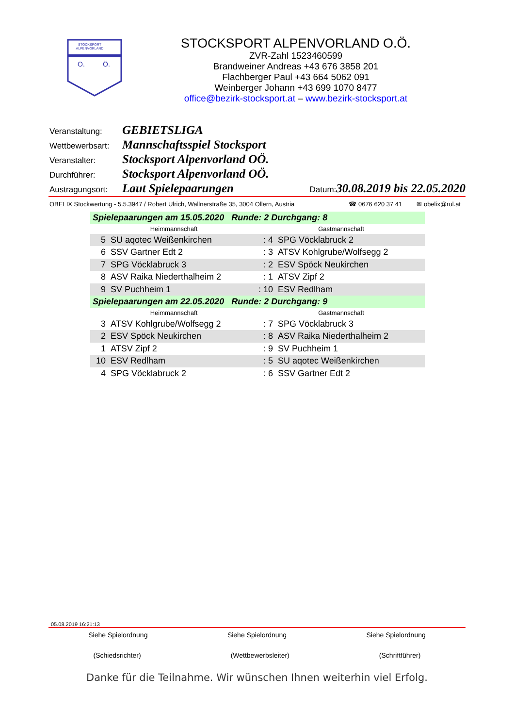STOCKSPORT
ALPENVORLAND
O.
Ö.
STOCKSPORT ALPENVORLAND O.Ö.
ZVR-Zahl 1523460599
Brandweiner Andreas +43 676 3858 201
Flachberger Paul +43 664 5062 091
Weinberger Johann +43 699 1070 8477
office@bezirk-stocksport.at – www.bezirk-stocksport.at
Veranstaltung: GEBIETSLIGA
Wettbewerbsart: Mannschaftsspiel Stocksport
Veranstalter: Stocksport Alpenvorland OÖ.
Durchführer: Stocksport Alpenvorland OÖ.
Austragungsort: Laut Spielepaarungen Datum: 30.08.2019 bis 22.05.2020
OBELIX Stockwertung - 5.5.3947 / Robert Ulrich, Wallnerstraße 35, 3004 Ollern, Austria ☎ 0676 620 37 41 ✉ obelix@rul.at
| Spielepaarungen am 15.05.2020 Runde: 2 Durchgang: 8 | | | |
| Heimmannschaft | | Gastmannschaft | |
| 5 | SU aqotec Weißenkirchen | : 4 | SPG Vöcklabruck 2 |
| 6 | SSV Gartner Edt 2 | : 3 | ATSV Kohlgrube/Wolfsegg 2 |
| 7 | SPG Vöcklabruck 3 | : 2 | ESV Spöck Neukirchen |
| 8 | ASV Raika Niederthalheim 2 | : 1 | ATSV Zipf 2 |
| 9 | SV Puchheim 1 | : 10 | ESV Redlham |
| Spielepaarungen am 22.05.2020 Runde: 2 Durchgang: 9 | | | |
| Heimmannschaft | | Gastmannschaft | |
| 3 | ATSV Kohlgrube/Wolfsegg 2 | : 7 | SPG Vöcklabruck 3 |
| 2 | ESV Spöck Neukirchen | : 8 | ASV Raika Niederthalheim 2 |
| 1 | ATSV Zipf 2 | : 9 | SV Puchheim 1 |
| 10 | ESV Redlham | : 5 | SU aqotec Weißenkirchen |
| 4 | SPG Vöcklabruck 2 | : 6 | SSV Gartner Edt 2 |
05.08.2019 16:21:13
Siehe Spielordnung Siehe Spielordnung Siehe Spielordnung
(Schiedsrichter) (Wettbewerbsleiter) (Schriftführer)
Danke für die Teilnahme. Wir wünschen Ihnen weiterhin viel Erfolg.